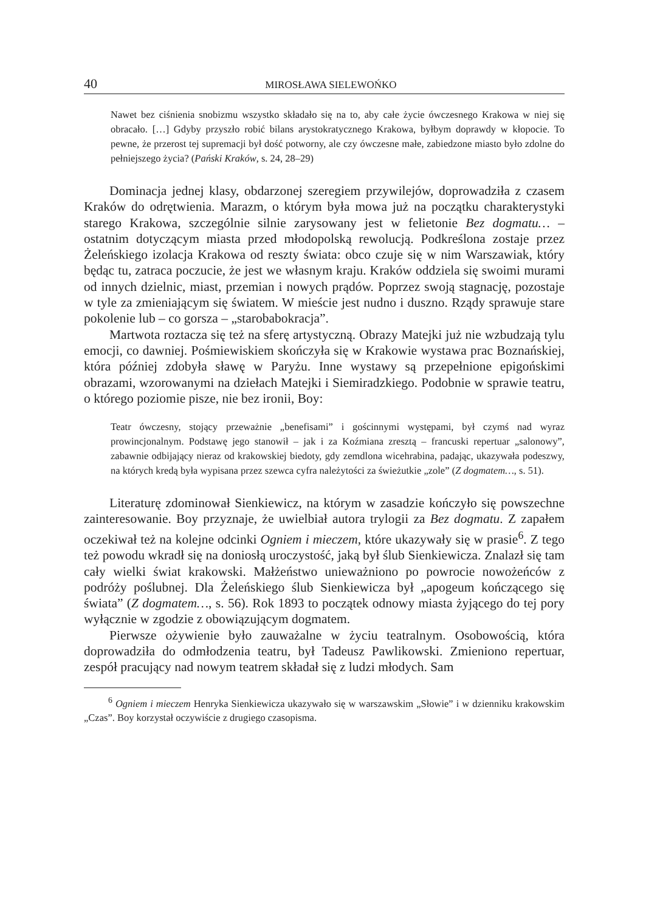40 MIROSŁAWA SIELEWOŃKO
Nawet bez ciśnienia snobizmu wszystko składało się na to, aby całe życie ówczesnego Krakowa w niej się obracało. […] Gdyby przyszło robić bilans arystokratycznego Krakowa, byłbym doprawdy w kłopocie. To pewne, że przerost tej supremacji był dość potworny, ale czy ówczesne małe, zabiedzone miasto było zdolne do pełniejszego życia? (Pański Kraków, s. 24, 28–29)
Dominacja jednej klasy, obdarzonej szeregiem przywilejów, doprowadziła z czasem Kraków do odrętwienia. Marazm, o którym była mowa już na początku charakterystyki starego Krakowa, szczególnie silnie zarysowany jest w felietonie Bez dogmatu… – ostatnim dotyczącym miasta przed młodopolską rewolucją. Podkreślona zostaje przez Żeleńskiego izolacja Krakowa od reszty świata: obco czuje się w nim Warszawiak, który będąc tu, zatraca poczucie, że jest we własnym kraju. Kraków oddziela się swoimi murami od innych dzielnic, miast, przemian i nowych prądów. Poprzez swoją stagnację, pozostaje w tyle za zmieniającym się światem. W mieście jest nudno i duszno. Rządy sprawuje stare pokolenie lub – co gorsza – „starobabokracja”.
Martwota roztacza się też na sferę artystyczną. Obrazy Matejki już nie wzbudzają tylu emocji, co dawniej. Pośmiewiskiem skończyła się w Krakowie wystawa prac Boznańskiej, która później zdobyła sławę w Paryżu. Inne wystawy są przepełnione epigońskimi obrazami, wzorowanymi na dziełach Matejki i Siemiradzkiego. Podobnie w sprawie teatru, o którego poziomie pisze, nie bez ironii, Boy:
Teatr ówczesny, stojący przeważnie „benefisami” i gościnnymi występami, był czymś nad wyraz prowincjonalnym. Podstawę jego stanowił – jak i za Koźmiana zresztą – francuski repertuar „salonowy”, zabawnie odbijający nieraz od krakowskiej biedoty, gdy zemdlona wicehrabina, padając, ukazywała podeszwy, na których kredą była wypisana przez szewca cyfra należytości za świeżutkie „zole” (Z dogmatem…, s. 51).
Literaturę zdominował Sienkiewicz, na którym w zasadzie kończyło się powszechne zainteresowanie. Boy przyznaje, że uwielbiał autora trylogii za Bez dogmatu. Z zapałem oczekiwał też na kolejne odcinki Ogniem i mieczem, które ukazywały się w prasie<sup>6</sup>. Z tego też powodu wkradł się na doniosłą uroczystość, jaką był ślub Sienkiewicza. Znalazł się tam cały wielki świat krakowski. Małżeństwo unieważniono po powrocie nowożeńców z podróży poślubnej. Dla Żeleńskiego ślub Sienkiewicza był „apogeum kończącego się świata” (Z dogmatem…, s. 56). Rok 1893 to początek odnowy miasta żyjącego do tej pory wyłącznie w zgodzie z obowiązującym dogmatem.
Pierwsze ożywienie było zauważalne w życiu teatralnym. Osobowością, która doprowadziła do odmłodzenia teatru, był Tadeusz Pawlikowski. Zmieniono repertuar, zespół pracujący nad nowym teatrem składał się z ludzi młodych. Sam
<sup>6</sup> Ogniem i mieczem Henryka Sienkiewicza ukazywało się w warszawskim „Słowie” i w dzienniku krakowskim „Czas”. Boy korzystał oczywiście z drugiego czasopisma.